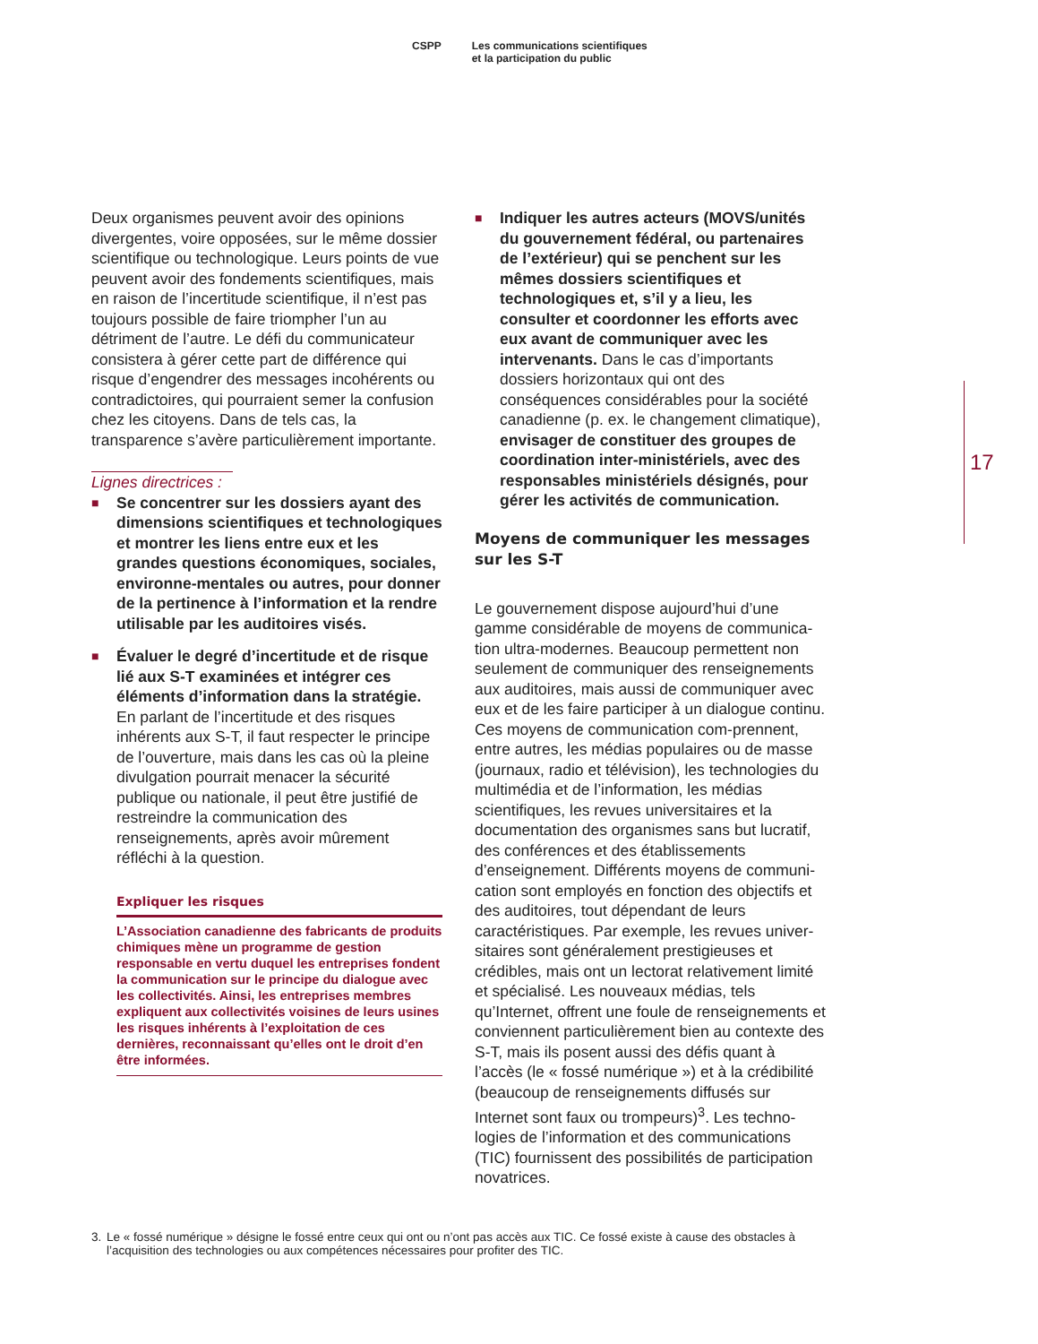CSPP Les communications scientifiques
et la participation du public
Deux organismes peuvent avoir des opinions divergentes, voire opposées, sur le même dossier scientifique ou technologique. Leurs points de vue peuvent avoir des fondements scientifiques, mais en raison de l’incertitude scientifique, il n’est pas toujours possible de faire triompher l’un au détriment de l’autre. Le défi du communicateur consistera à gérer cette part de différence qui risque d’engendrer des messages incohérents ou contradictoires, qui pourraient semer la confusion chez les citoyens. Dans de tels cas, la transparence s’avère particulièrement importante.
Lignes directrices :
■ Se concentrer sur les dossiers ayant des dimensions scientifiques et technologiques et montrer les liens entre eux et les grandes questions économiques, sociales, environne-mentales ou autres, pour donner de la pertinence à l’information et la rendre utilisable par les auditoires visés.
■ Évaluer le degré d’incertitude et de risque lié aux S-T examinées et intégrer ces éléments d’information dans la stratégie. En parlant de l’incertitude et des risques inhérents aux S-T, il faut respecter le principe de l’ouverture, mais dans les cas où la pleine divulgation pourrait menacer la sécurité publique ou nationale, il peut être justifié de restreindre la communication des renseignements, après avoir mûrement réfléchi à la question.
Expliquer les risques
L’Association canadienne des fabricants de produits chimiques mène un programme de gestion responsable en vertu duquel les entreprises fondent la communication sur le principe du dialogue avec les collectivités. Ainsi, les entreprises membres expliquent aux collectivités voisines de leurs usines les risques inhérents à l’exploitation de ces dernières, reconnaissant qu’elles ont le droit d’en être informées.
■ Indiquer les autres acteurs (MOVS/unités du gouvernement fédéral, ou partenaires de l’extérieur) qui se penchent sur les mêmes dossiers scientifiques et technologiques et, s’il y a lieu, les consulter et coordonner les efforts avec eux avant de communiquer avec les intervenants. Dans le cas d’importants dossiers horizontaux qui ont des conséquences considérables pour la société canadienne (p. ex. le changement climatique), envisager de constituer des groupes de coordination inter-ministériels, avec des responsables ministériels désignés, pour gérer les activités de communication.
Moyens de communiquer les messages sur les S-T
Le gouvernement dispose aujourd’hui d’une gamme considérable de moyens de communica-tion ultra-modernes. Beaucoup permettent non seulement de communiquer des renseignements aux auditoires, mais aussi de communiquer avec eux et de les faire participer à un dialogue continu. Ces moyens de communication com-prennent, entre autres, les médias populaires ou de masse (journaux, radio et télévision), les technologies du multimédia et de l’information, les médias scientifiques, les revues universitaires et la documentation des organismes sans but lucratif, des conférences et des établissements d’enseignement. Différents moyens de communi-cation sont employés en fonction des objectifs et des auditoires, tout dépendant de leurs caractéristiques. Par exemple, les revues univer-sitaires sont généralement prestigieuses et crédibles, mais ont un lectorat relativement limité et spécialisé. Les nouveaux médias, tels qu’Internet, offrent une foule de renseignements et conviennent particulièrement bien au contexte des S-T, mais ils posent aussi des défis quant à l’accès (le « fossé numérique ») et à la crédibilité (beaucoup de renseignements diffusés sur Internet sont faux ou trompeurs)<sup>3</sup>. Les techno-logies de l’information et des communications (TIC) fournissent des possibilités de participation novatrices.
17
3. Le « fossé numérique » désigne le fossé entre ceux qui ont ou n’ont pas accès aux TIC. Ce fossé existe à cause des obstacles à l’acquisition des technologies ou aux compétences nécessaires pour profiter des TIC.